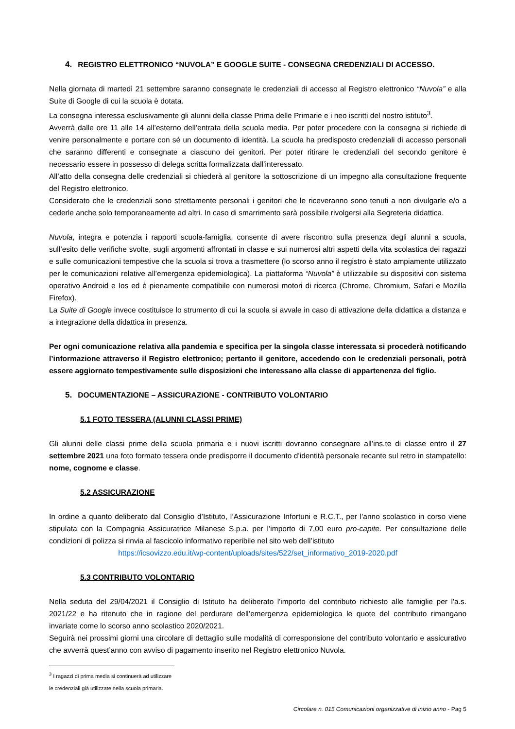4. REGISTRO ELETTRONICO “NUVOLA” E GOOGLE SUITE - CONSEGNA CREDENZIALI DI ACCESSO.
Nella giornata di martedì 21 settembre saranno consegnate le credenziali di accesso al Registro elettronico “Nuvola” e alla Suite di Google di cui la scuola è dotata.
La consegna interessa esclusivamente gli alunni della classe Prima delle Primarie e i neo iscritti del nostro istituto<sup>3</sup>.
Avverrà dalle ore 11 alle 14 all’esterno dell’entrata della scuola media. Per poter procedere con la consegna si richiede di venire personalmente e portare con sé un documento di identità. La scuola ha predisposto credenziali di accesso personali che saranno differenti e consegnate a ciascuno dei genitori. Per poter ritirare le credenziali del secondo genitore è necessario essere in possesso di delega scritta formalizzata dall’interessato.
All’atto della consegna delle credenziali si chiederà al genitore la sottoscrizione di un impegno alla consultazione frequente del Registro elettronico.
Considerato che le credenziali sono strettamente personali i genitori che le riceveranno sono tenuti a non divulgarle e/o a cederle anche solo temporaneamente ad altri. In caso di smarrimento sarà possibile rivolgersi alla Segreteria didattica.
Nuvola, integra e potenzia i rapporti scuola-famiglia, consente di avere riscontro sulla presenza degli alunni a scuola, sull’esito delle verifiche svolte, sugli argomenti affrontati in classe e sui numerosi altri aspetti della vita scolastica dei ragazzi e sulle comunicazioni tempestive che la scuola si trova a trasmettere (lo scorso anno il registro è stato ampiamente utilizzato per le comunicazioni relative all’emergenza epidemiologica). La piattaforma “Nuvola” è utilizzabile su dispositivi con sistema operativo Android e Ios ed è pienamente compatibile con numerosi motori di ricerca (Chrome, Chromium, Safari e Mozilla Firefox).
La Suite di Google invece costituisce lo strumento di cui la scuola si avvale in caso di attivazione della didattica a distanza e a integrazione della didattica in presenza.
Per ogni comunicazione relativa alla pandemia e specifica per la singola classe interessata si procederà notificando l’informazione attraverso il Registro elettronico; pertanto il genitore, accedendo con le credenziali personali, potrà essere aggiornato tempestivamente sulle disposizioni che interessano alla classe di appartenenza del figlio.
5. DOCUMENTAZIONE – ASSICURAZIONE - CONTRIBUTO VOLONTARIO
5.1 FOTO TESSERA (ALUNNI CLASSI PRIME)
Gli alunni delle classi prime della scuola primaria e i nuovi iscritti dovranno consegnare all’ins.te di classe entro il 27 settembre 2021 una foto formato tessera onde predisporre il documento d’identità personale recante sul retro in stampatello: nome, cognome e classe.
5.2 ASSICURAZIONE
In ordine a quanto deliberato dal Consiglio d’Istituto, l’Assicurazione Infortuni e R.C.T., per l’anno scolastico in corso viene stipulata con la Compagnia Assicuratrice Milanese S.p.a. per l’importo di 7,00 euro pro-capite. Per consultazione delle condizioni di polizza si rinvia al fascicolo informativo reperibile nel sito web dell’istituto
https://icsovizzo.edu.it/wp-content/uploads/sites/522/set_informativo_2019-2020.pdf
5.3 CONTRIBUTO VOLONTARIO
Nella seduta del 29/04/2021 il Consiglio di Istituto ha deliberato l'importo del contributo richiesto alle famiglie per l'a.s. 2021/22 e ha ritenuto che in ragione del perdurare dell’emergenza epidemiologica le quote del contributo rimangano invariate come lo scorso anno scolastico 2020/2021.
Seguirà nei prossimi giorni una circolare di dettaglio sulle modalità di corresponsione del contributo volontario e assicurativo che avverrà quest’anno con avviso di pagamento inserito nel Registro elettronico Nuvola.
<sup>3</sup> I ragazzi di prima media si continuerà ad utilizzare le credenziali già utilizzate nella scuola primaria.
Circolare n. 015 Comunicazioni organizzative di inizio anno - Pag 5